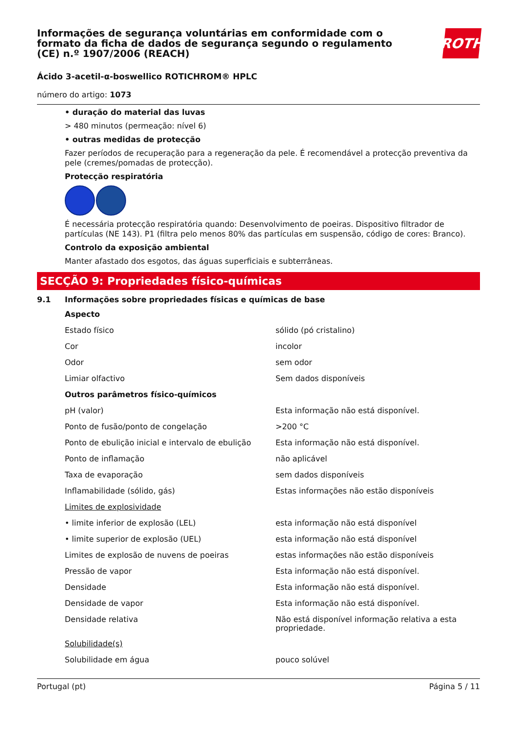Informações de segurança voluntárias em conformidade com o formato da ficha de dados de segurança segundo o regulamento (CE) n.º 1907/2006 (REACH)
ROTH
Ácido 3-acetil-α-boswellico ROTICHROM® HPLC
número do artigo: 1073
• duração do material das luvas
> 480 minutos (permeação: nível 6)
• outras medidas de protecção
Fazer períodos de recuperação para a regeneração da pele. É recomendável a protecção preventiva da pele (cremes/pomadas de protecção).
Protecção respiratória
É necessária protecção respiratória quando: Desenvolvimento de poeiras. Dispositivo filtrador de partículas (NE 143). P1 (filtra pelo menos 80% das partículas em suspensão, código de cores: Branco).
Controlo da exposição ambiental
Manter afastado dos esgotos, das águas superficiais e subterrâneas.
SECÇÃO 9: Propriedades físico-químicas
9.1 Informações sobre propriedades físicas e químicas de base
| Aspecto | |
| Estado físico | sólido (pó cristalino) |
| Cor | incolor |
| Odor | sem odor |
| Limiar olfactivo | Sem dados disponíveis |
| Outros parâmetros físico-químicos | |
| pH (valor) | Esta informação não está disponível. |
| Ponto de fusão/ponto de congelação | >200 °C |
| Ponto de ebulição inicial e intervalo de ebulição | Esta informação não está disponível. |
| Ponto de inflamação | não aplicável |
| Taxa de evaporação | sem dados disponíveis |
| Inflamabilidade (sólido, gás) | Estas informações não estão disponíveis |
| Limites de explosividade | |
| • limite inferior de explosão (LEL) | esta informação não está disponível |
| • limite superior de explosão (UEL) | esta informação não está disponível |
| Limites de explosão de nuvens de poeiras | estas informações não estão disponíveis |
| Pressão de vapor | Esta informação não está disponível. |
| Densidade | Esta informação não está disponível. |
| Densidade de vapor | Esta informação não está disponível. |
| Densidade relativa | Não está disponível informação relativa a esta propriedade. |
| Solubilidade(s) | |
| Solubilidade em água | pouco solúvel |
Portugal (pt) Página 5 / 11